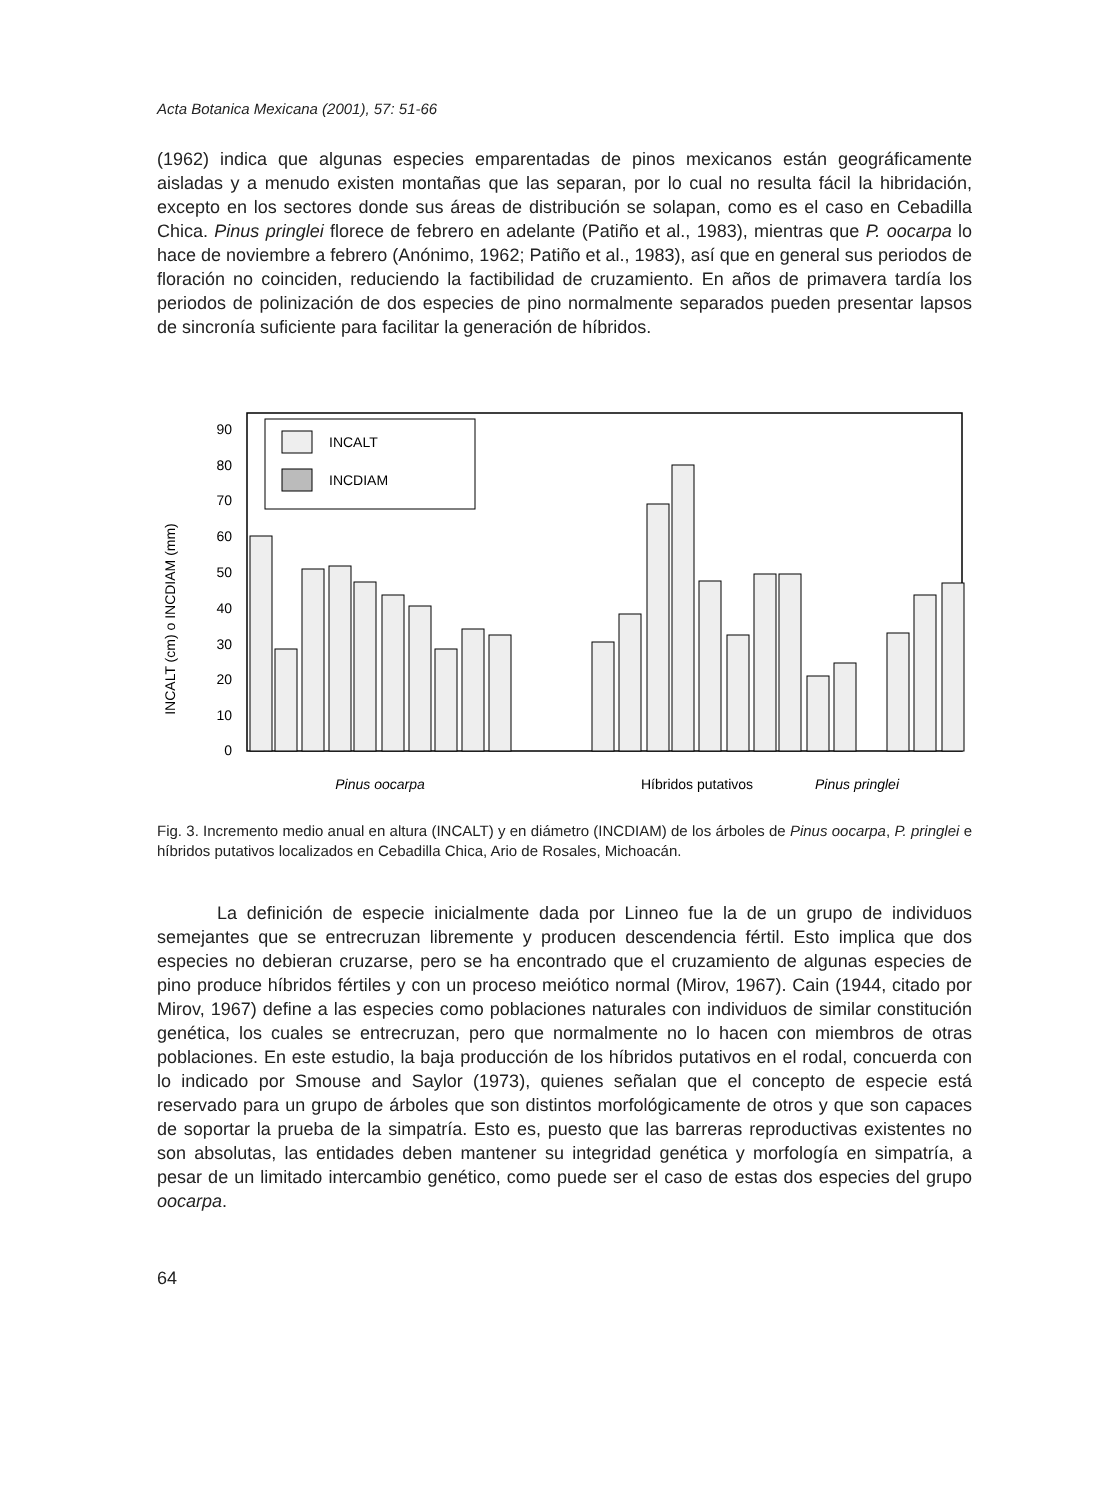Acta Botanica Mexicana (2001), 57: 51-66
(1962) indica que algunas especies emparentadas de pinos mexicanos están geográficamente aisladas y a menudo existen montañas que las separan, por lo cual no resulta fácil la hibridación, excepto en los sectores donde sus áreas de distribución se solapan, como es el caso en Cebadilla Chica. Pinus pringlei florece de febrero en adelante (Patiño et al., 1983), mientras que P. oocarpa lo hace de noviembre a febrero (Anónimo, 1962; Patiño et al., 1983), así que en general sus periodos de floración no coinciden, reduciendo la factibilidad de cruzamiento. En años de primavera tardía los periodos de polinización de dos especies de pino normalmente separados pueden presentar lapsos de sincronía suficiente para facilitar la generación de híbridos.
INCALT (cm) o INCDIAM (mm)
0
10
20
30
40
50
60
70
80
90
INCALT
INCDIAM
Pinus oocarpa
Pinus pringlei
Híbridos putativos
Fig. 3. Incremento medio anual en altura (INCALT) y en diámetro (INCDIAM) de los árboles de Pinus oocarpa, P. pringlei e híbridos putativos localizados en Cebadilla Chica, Ario de Rosales, Michoacán.
La definición de especie inicialmente dada por Linneo fue la de un grupo de individuos semejantes que se entrecruzan libremente y producen descendencia fértil. Esto implica que dos especies no debieran cruzarse, pero se ha encontrado que el cruzamiento de algunas especies de pino produce híbridos fértiles y con un proceso meiótico normal (Mirov, 1967). Cain (1944, citado por Mirov, 1967) define a las especies como poblaciones naturales con individuos de similar constitución genética, los cuales se entrecruzan, pero que normalmente no lo hacen con miembros de otras poblaciones. En este estudio, la baja producción de los híbridos putativos en el rodal, concuerda con lo indicado por Smouse and Saylor (1973), quienes señalan que el concepto de especie está reservado para un grupo de árboles que son distintos morfológicamente de otros y que son capaces de soportar la prueba de la simpatría. Esto es, puesto que las barreras reproductivas existentes no son absolutas, las entidades deben mantener su integridad genética y morfología en simpatría, a pesar de un limitado intercambio genético, como puede ser el caso de estas dos especies del grupo oocarpa.
64